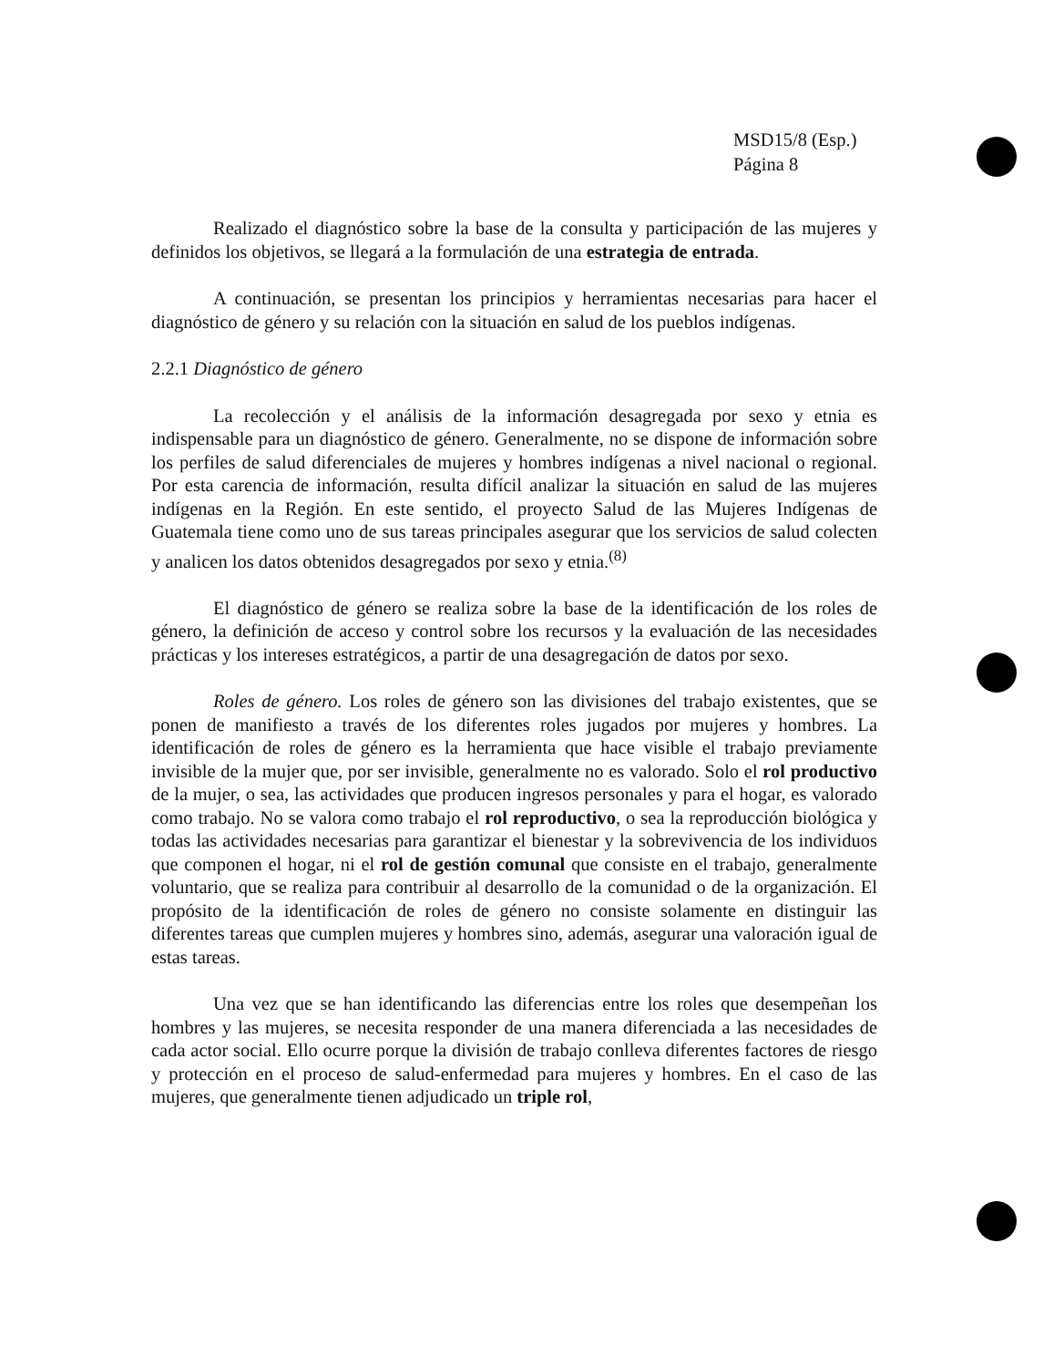MSD15/8 (Esp.)
Página 8
Realizado el diagnóstico sobre la base de la consulta y participación de las mujeres y definidos los objetivos, se llegará a la formulación de una estrategia de entrada.
A continuación, se presentan los principios y herramientas necesarias para hacer el diagnóstico de género y su relación con la situación en salud de los pueblos indígenas.
2.2.1 Diagnóstico de género
La recolección y el análisis de la información desagregada por sexo y etnia es indispensable para un diagnóstico de género. Generalmente, no se dispone de información sobre los perfiles de salud diferenciales de mujeres y hombres indígenas a nivel nacional o regional. Por esta carencia de información, resulta difícil analizar la situación en salud de las mujeres indígenas en la Región. En este sentido, el proyecto Salud de las Mujeres Indígenas de Guatemala tiene como uno de sus tareas principales asegurar que los servicios de salud colecten y analicen los datos obtenidos desagregados por sexo y etnia.<sup>(8)</sup>
El diagnóstico de género se realiza sobre la base de la identificación de los roles de género, la definición de acceso y control sobre los recursos y la evaluación de las necesidades prácticas y los intereses estratégicos, a partir de una desagregación de datos por sexo.
Roles de género. Los roles de género son las divisiones del trabajo existentes, que se ponen de manifiesto a través de los diferentes roles jugados por mujeres y hombres. La identificación de roles de género es la herramienta que hace visible el trabajo previamente invisible de la mujer que, por ser invisible, generalmente no es valorado. Solo el rol productivo de la mujer, o sea, las actividades que producen ingresos personales y para el hogar, es valorado como trabajo. No se valora como trabajo el rol reproductivo, o sea la reproducción biológica y todas las actividades necesarias para garantizar el bienestar y la sobrevivencia de los individuos que componen el hogar, ni el rol de gestión comunal que consiste en el trabajo, generalmente voluntario, que se realiza para contribuir al desarrollo de la comunidad o de la organización. El propósito de la identificación de roles de género no consiste solamente en distinguir las diferentes tareas que cumplen mujeres y hombres sino, además, asegurar una valoración igual de estas tareas.
Una vez que se han identificando las diferencias entre los roles que desempeñan los hombres y las mujeres, se necesita responder de una manera diferenciada a las necesidades de cada actor social. Ello ocurre porque la división de trabajo conlleva diferentes factores de riesgo y protección en el proceso de salud-enfermedad para mujeres y hombres. En el caso de las mujeres, que generalmente tienen adjudicado un triple rol,